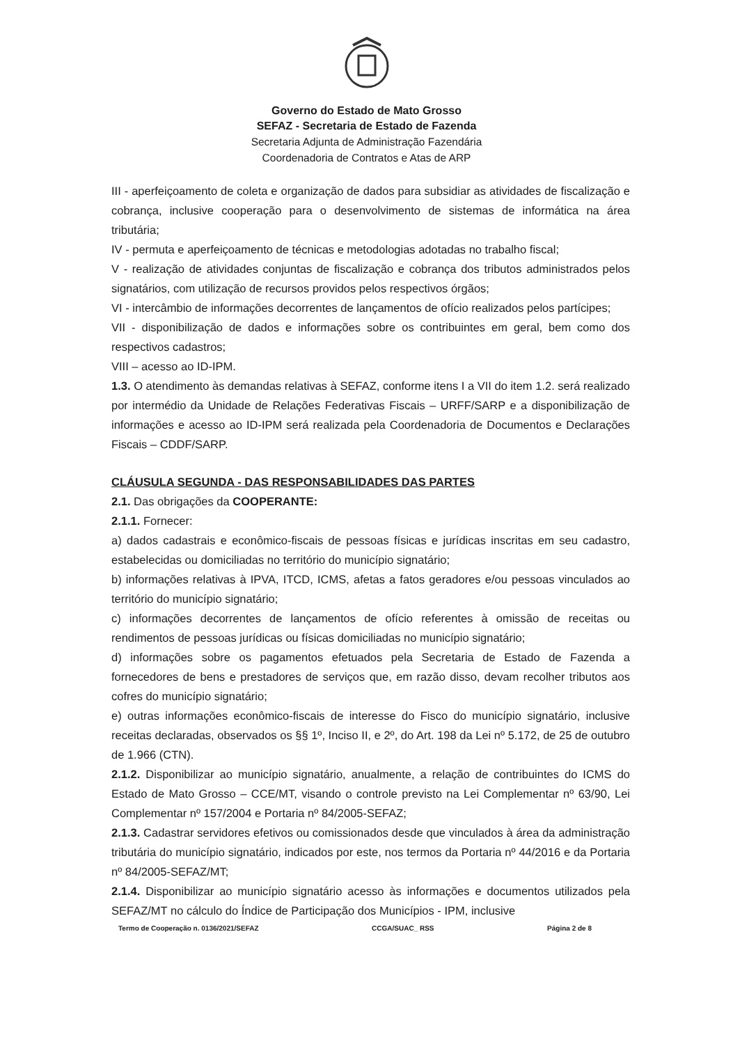Governo do Estado de Mato Grosso
SEFAZ - Secretaria de Estado de Fazenda
Secretaria Adjunta de Administração Fazendária
Coordenadoria de Contratos e Atas de ARP
III - aperfeiçoamento de coleta e organização de dados para subsidiar as atividades de fiscalização e cobrança, inclusive cooperação para o desenvolvimento de sistemas de informática na área tributária;
IV - permuta e aperfeiçoamento de técnicas e metodologias adotadas no trabalho fiscal;
V - realização de atividades conjuntas de fiscalização e cobrança dos tributos administrados pelos signatários, com utilização de recursos providos pelos respectivos órgãos;
VI - intercâmbio de informações decorrentes de lançamentos de ofício realizados pelos partícipes;
VII - disponibilização de dados e informações sobre os contribuintes em geral, bem como dos respectivos cadastros;
VIII – acesso ao ID-IPM.
1.3. O atendimento às demandas relativas à SEFAZ, conforme itens I a VII do item 1.2. será realizado por intermédio da Unidade de Relações Federativas Fiscais – URFF/SARP e a disponibilização de informações e acesso ao ID-IPM será realizada pela Coordenadoria de Documentos e Declarações Fiscais – CDDF/SARP.
CLÁUSULA SEGUNDA - DAS RESPONSABILIDADES DAS PARTES
2.1. Das obrigações da COOPERANTE:
2.1.1. Fornecer:
a) dados cadastrais e econômico-fiscais de pessoas físicas e jurídicas inscritas em seu cadastro, estabelecidas ou domiciliadas no território do município signatário;
b) informações relativas à IPVA, ITCD, ICMS, afetas a fatos geradores e/ou pessoas vinculados ao território do município signatário;
c) informações decorrentes de lançamentos de ofício referentes à omissão de receitas ou rendimentos de pessoas jurídicas ou físicas domiciliadas no município signatário;
d) informações sobre os pagamentos efetuados pela Secretaria de Estado de Fazenda a fornecedores de bens e prestadores de serviços que, em razão disso, devam recolher tributos aos cofres do município signatário;
e) outras informações econômico-fiscais de interesse do Fisco do município signatário, inclusive receitas declaradas, observados os §§ 1º, Inciso II, e 2º, do Art. 198 da Lei nº 5.172, de 25 de outubro de 1.966 (CTN).
2.1.2. Disponibilizar ao município signatário, anualmente, a relação de contribuintes do ICMS do Estado de Mato Grosso – CCE/MT, visando o controle previsto na Lei Complementar nº 63/90, Lei Complementar nº 157/2004 e Portaria nº 84/2005-SEFAZ;
2.1.3. Cadastrar servidores efetivos ou comissionados desde que vinculados à área da administração tributária do município signatário, indicados por este, nos termos da Portaria nº 44/2016 e da Portaria nº 84/2005-SEFAZ/MT;
2.1.4. Disponibilizar ao município signatário acesso às informações e documentos utilizados pela SEFAZ/MT no cálculo do Índice de Participação dos Municípios - IPM, inclusive
Termo de Cooperação n. 0136/2021/SEFAZ CCGA/SUAC_ RSS Página 2 de 8